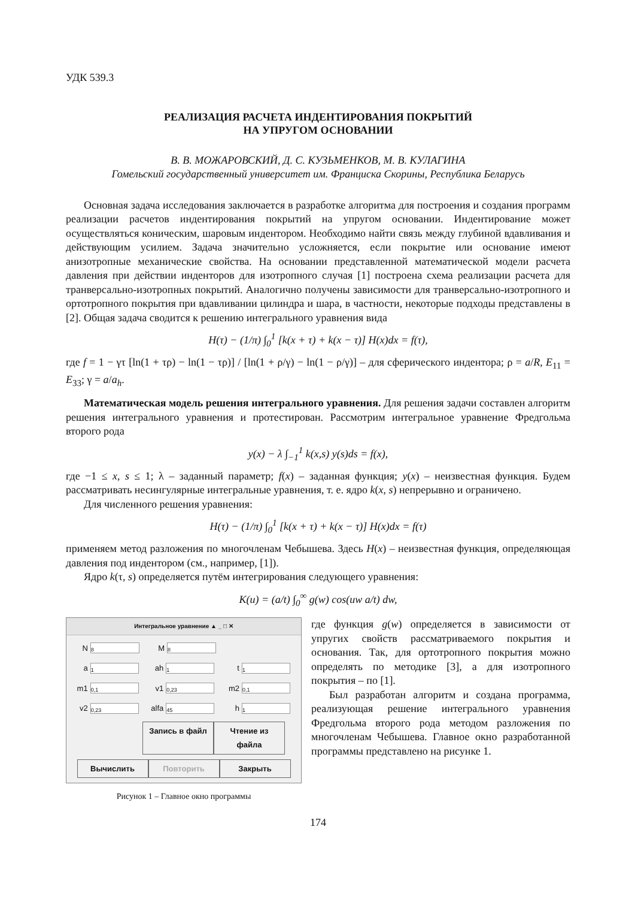УДК 539.3
РЕАЛИЗАЦИЯ РАСЧЕТА ИНДЕНТИРОВАНИЯ ПОКРЫТИЙ
НА УПРУГОМ ОСНОВАНИИ
В. В. МОЖАРОВСКИЙ, Д. С. КУЗЬМЕНКОВ, М. В. КУЛАГИНА
Гомельский государственный университет им. Франциска Скорины, Республика Беларусь
Основная задача исследования заключается в разработке алгоритма для построения и создания программ реализации расчетов индентирования покрытий на упругом основании. Индентирование может осуществляться коническим, шаровым индентором. Необходимо найти связь между глубиной вдавливания и действующим усилием. Задача значительно усложняется, если покрытие или основание имеют анизотропные механические свойства. На основании представленной математической модели расчета давления при действии инденторов для изотропного случая [1] построена схема реализации расчета для транверсально-изотропных покрытий. Аналогично получены зависимости для транверсально-изотропного и ортотропного покрытия при вдавливании цилиндра и шара, в частности, некоторые подходы представлены в [2]. Общая задача сводится к решению интегрального уравнения вида
H(τ) − (1/π) ∫<sub>0</sub><sup>1</sup> [k(x + τ) + k(x − τ)] H(x)dx = f(τ),
где f = 1 − γτ [ln(1 + τρ) − ln(1 − τρ)] / [ln(1 + ρ/γ) − ln(1 − ρ/γ)] – для сферического индентора; ρ = a/R, E<sub>11</sub> = E<sub>33</sub>; γ = a/a<sub>h</sub>.
Математическая модель решения интегрального уравнения. Для решения задачи составлен алгоритм решения интегрального уравнения и протестирован. Рассмотрим интегральное уравнение Фредгольма второго рода
y(x) − λ ∫<sub>−1</sub><sup>1</sup> k(x,s) y(s)ds = f(x),
где −1 ≤ x, s ≤ 1; λ – заданный параметр; f(x) – заданная функция; y(x) – неизвестная функция. Будем рассматривать несингулярные интегральные уравнения, т. е. ядро k(x, s) непрерывно и ограничено.
Для численного решения уравнения:
H(τ) − (1/π) ∫<sub>0</sub><sup>1</sup> [k(x + τ) + k(x − τ)] H(x)dx = f(τ)
применяем метод разложения по многочленам Чебышева. Здесь H(x) – неизвестная функция, определяющая давления под индентором (см., например, [1]).
Ядро k(τ, s) определяется путём интегрирования следующего уравнения:
K(u) = (a/t) ∫<sub>0</sub><sup>∞</sup> g(w) cos(uw a/t) dw,
Интегральное уравнение ▲ _ □ ✕
N 8 M 8
a 1 ah 1 t 1
m1 0,1 v1 0,23 m2 0,1
v2 0,23 alfa 45 h 1
Запись в файл Чтение из файла
Вычислить Повторить Закрыть
Рисунок 1 – Главное окно программы
где функция g(w) определяется в зависимости от упругих свойств рассматриваемого покрытия и основания. Так, для ортотропного покрытия можно определять по методике [3], а для изотропного покрытия – по [1].
Был разработан алгоритм и создана программа, реализующая решение интегрального уравнения Фредгольма второго рода методом разложения по многочленам Чебышева. Главное окно разработанной программы представлено на рисунке 1.
174